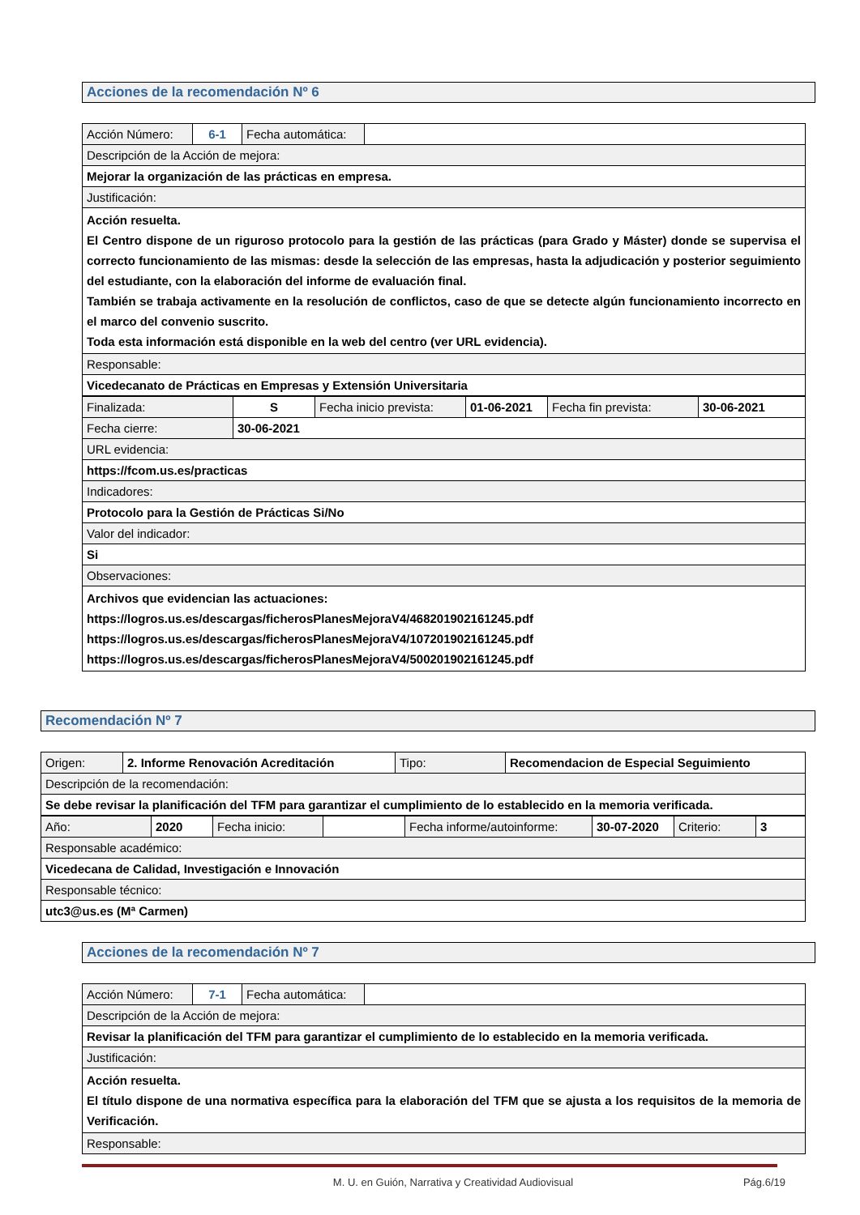Acciones de la recomendación Nº 6
| Acción Número: | 6-1 | Fecha automática: | |
| Descripción de la Acción de mejora: | | | |
| Mejorar la organización de las prácticas en empresa. | | | |
| Justificación: | | | |
| Acción resuelta. El Centro dispone de un riguroso protocolo para la gestión de las prácticas (para Grado y Máster) donde se supervisa el correcto funcionamiento de las mismas: desde la selección de las empresas, hasta la adjudicación y posterior seguimiento del estudiante, con la elaboración del informe de evaluación final. También se trabaja activamente en la resolución de conflictos, caso de que se detecte algún funcionamiento incorrecto en el marco del convenio suscrito. Toda esta información está disponible en la web del centro (ver URL evidencia). | | | |
| Responsable: | | | |
| Vicedecanato de Prácticas en Empresas y Extensión Universitaria | | | |
| Finalizada: | S | Fecha inicio prevista: | 01-06-2021 | Fecha fin prevista: | 30-06-2021 |
| Fecha cierre: | 30-06-2021 | | | | |
| URL evidencia: | | | | | |
| https://fcom.us.es/practicas | | | | | |
| Indicadores: | | | | | |
| Protocolo para la Gestión de Prácticas Si/No | | | | | |
| Valor del indicador: | | | | | |
| Si | | | | | |
| Observaciones: | | | | | |
| Archivos que evidencian las actuaciones: https://logros.us.es/descargas/ficherosPlanesMejoraV4/468201902161245.pdf https://logros.us.es/descargas/ficherosPlanesMejoraV4/107201902161245.pdf https://logros.us.es/descargas/ficherosPlanesMejoraV4/500201902161245.pdf | | | | | |
Recomendación Nº 7
| Origen: | 2. Informe Renovación Acreditación | Tipo: | Recomendacion de Especial Seguimiento |
| Descripción de la recomendación: | | | |
| Se debe revisar la planificación del TFM para garantizar el cumplimiento de lo establecido en la memoria verificada. | | | |
| Año: | 2020 | Fecha inicio: | | Fecha informe/autoinforme: | 30-07-2020 | Criterio: | 3 |
| Responsable académico: | | | | | | | |
| Vicedecana de Calidad, Investigación e Innovación | | | | | | | |
| Responsable técnico: | | | | | | | |
| utc3@us.es (Mª Carmen) | | | | | | | |
Acciones de la recomendación Nº 7
| Acción Número: | 7-1 | Fecha automática: | |
| Descripción de la Acción de mejora: | | | |
| Revisar la planificación del TFM para garantizar el cumplimiento de lo establecido en la memoria verificada. | | | |
| Justificación: | | | |
| Acción resuelta. El título dispone de una normativa específica para la elaboración del TFM que se ajusta a los requisitos de la memoria de Verificación. | | | |
| Responsable: | | | |
M. U. en Guión, Narrativa y Creatividad Audiovisual Pág.6/19